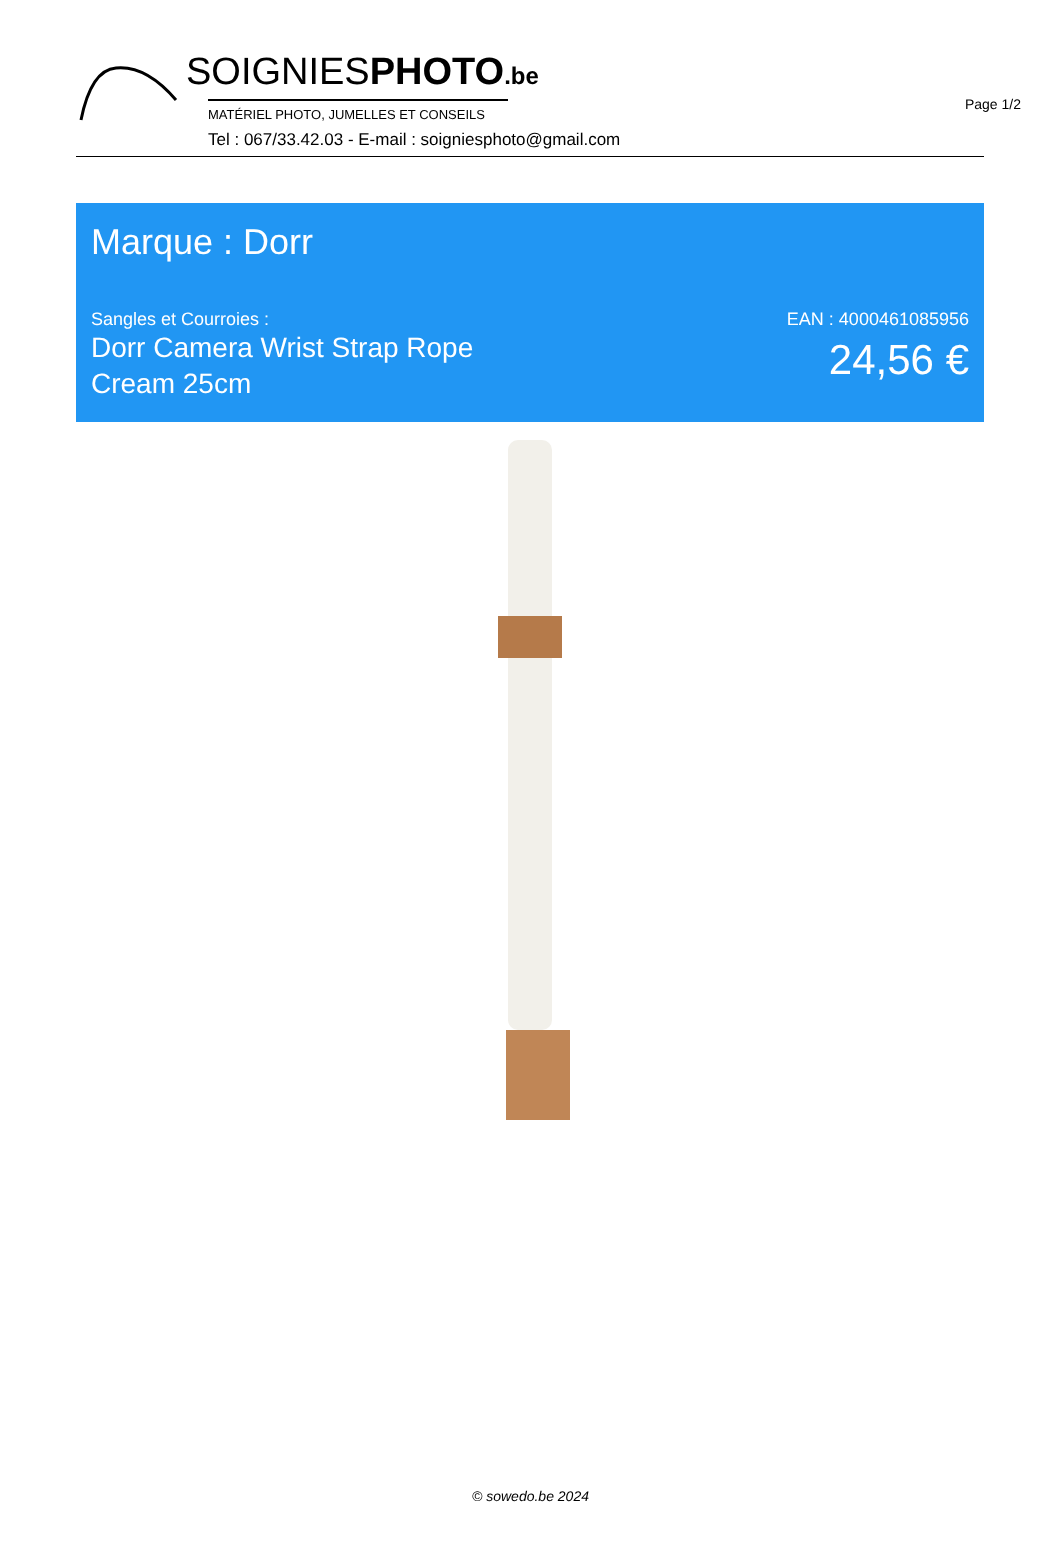Page 1/2
SOIGNIESPHOTO.be
MATÉRIEL PHOTO, JUMELLES ET CONSEILS
Tel : 067/33.42.03 - E-mail : soigniesphoto@gmail.com
Marque : Dorr
Sangles et Courroies :
Dorr Camera Wrist Strap Rope
Cream 25cm
EAN : 4000461085956
24,56 €
© sowedo.be 2024